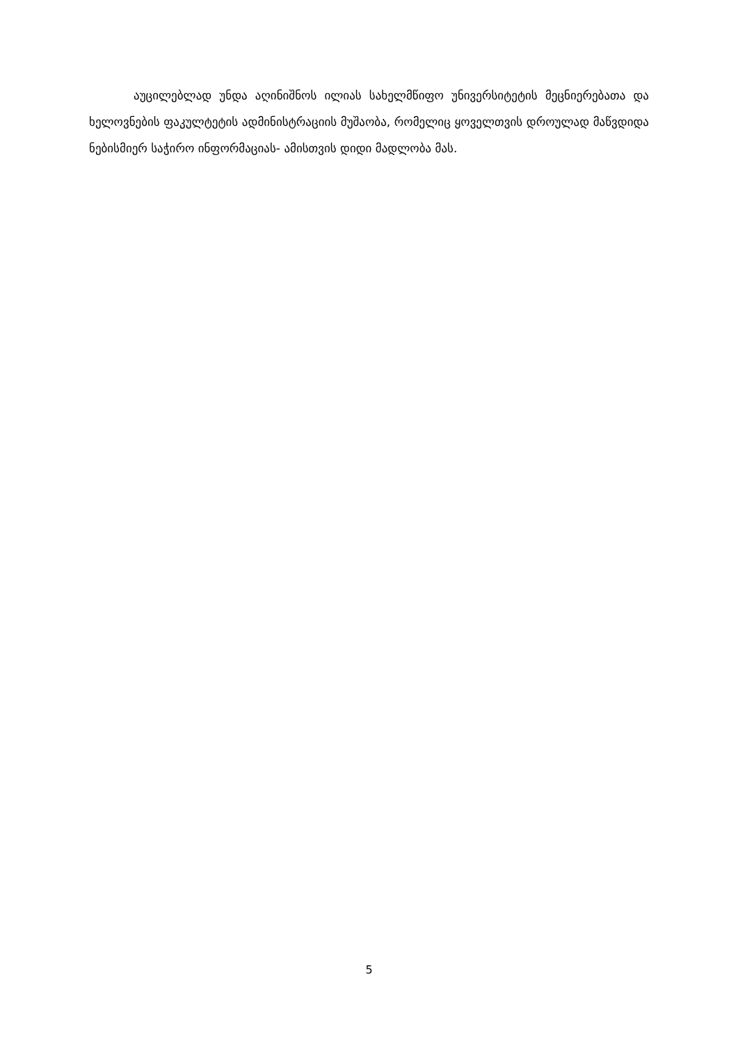აუცილებლად უნდა აღინიშნოს ილიას სახელმწიფო უნივერსიტეტის მეცნიერებათა და ხელოვნების ფაკულტეტის ადმინისტრაციის მუშაობა, რომელიც ყოველთვის დროულად მაწვდიდა ნებისმიერ საჭირო ინფორმაციას- ამისთვის დიდი მადლობა მას.
5